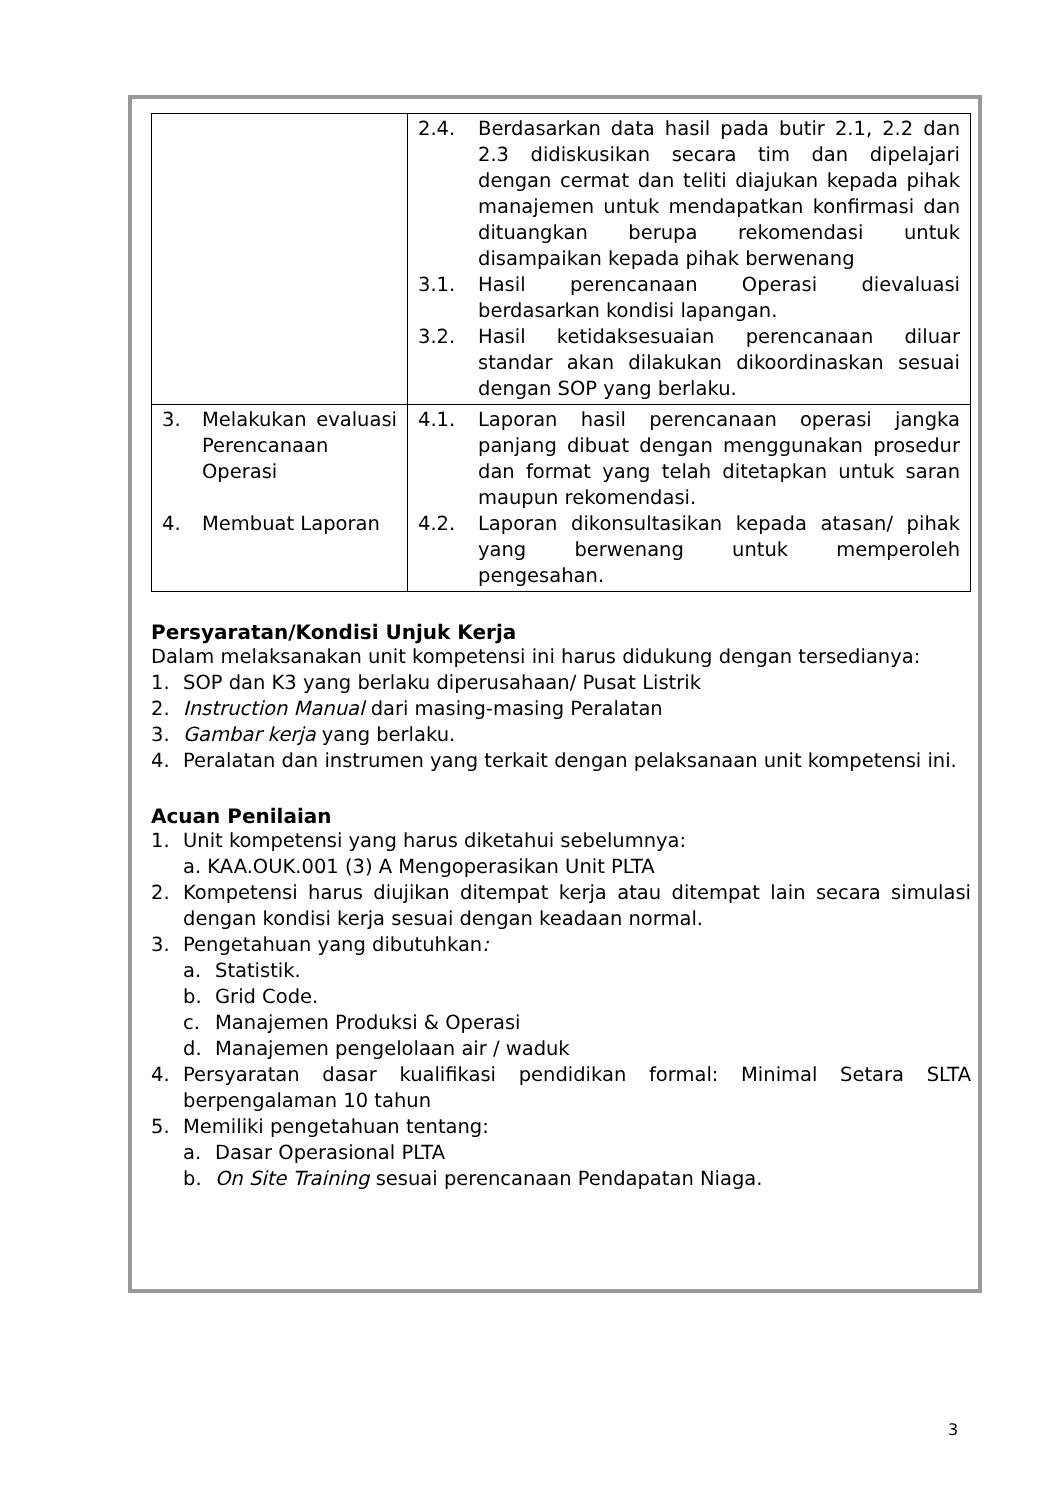| | 2.4. Berdasarkan data hasil pada butir 2.1, 2.2 dan 2.3 didiskusikan secara tim dan dipelajari dengan cermat dan teliti diajukan kepada pihak manajemen untuk mendapatkan konfirmasi dan dituangkan berupa rekomendasi untuk disampaikan kepada pihak berwenang 3.1. Hasil perencanaan Operasi dievaluasi berdasarkan kondisi lapangan. 3.2. Hasil ketidaksesuaian perencanaan diluar standar akan dilakukan dikoordinaskan sesuai dengan SOP yang berlaku. |
| 3. Melakukan evaluasi Perencanaan Operasi 4. Membuat Laporan | 4.1. Laporan hasil perencanaan operasi jangka panjang dibuat dengan menggunakan prosedur dan format yang telah ditetapkan untuk saran maupun rekomendasi. 4.2. Laporan dikonsultasikan kepada atasan/ pihak yang berwenang untuk memperoleh pengesahan. |
Persyaratan/Kondisi Unjuk Kerja
Dalam melaksanakan unit kompetensi ini harus didukung dengan tersedianya:
1. SOP dan K3 yang berlaku diperusahaan/ Pusat Listrik
2. Instruction Manual dari masing-masing Peralatan
3. Gambar kerja yang berlaku.
4. Peralatan dan instrumen yang terkait dengan pelaksanaan unit kompetensi ini.
Acuan Penilaian
1. Unit kompetensi yang harus diketahui sebelumnya:
a. KAA.OUK.001 (3) A Mengoperasikan Unit PLTA
2. Kompetensi harus diujikan ditempat kerja atau ditempat lain secara simulasi dengan kondisi kerja sesuai dengan keadaan normal.
3. Pengetahuan yang dibutuhkan:
a. Statistik.
b. Grid Code.
c. Manajemen Produksi & Operasi
d. Manajemen pengelolaan air / waduk
4. Persyaratan dasar kualifikasi pendidikan formal: Minimal Setara SLTA berpengalaman 10 tahun
5. Memiliki pengetahuan tentang:
a. Dasar Operasional PLTA
b. On Site Training sesuai perencanaan Pendapatan Niaga.
3